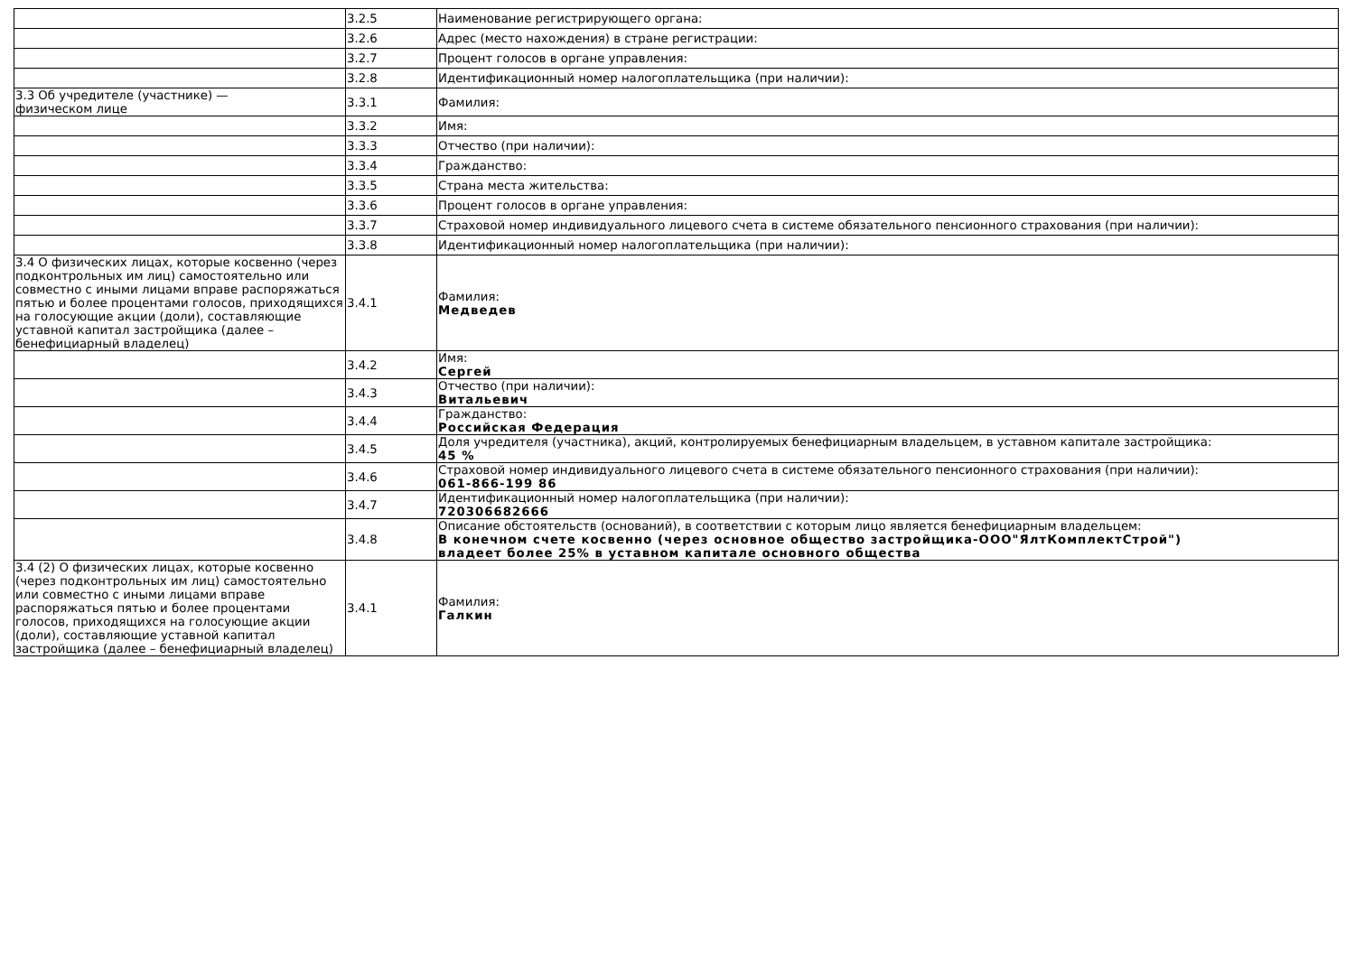| | 3.2.5 | Наименование регистрирующего органа: |
| | 3.2.6 | Адрес (место нахождения) в стране регистрации: |
| | 3.2.7 | Процент голосов в органе управления: |
| | 3.2.8 | Идентификационный номер налогоплательщика (при наличии): |
| 3.3 Об учредителе (участнике) — физическом лице | 3.3.1 | Фамилия: |
| | 3.3.2 | Имя: |
| | 3.3.3 | Отчество (при наличии): |
| | 3.3.4 | Гражданство: |
| | 3.3.5 | Страна места жительства: |
| | 3.3.6 | Процент голосов в органе управления: |
| | 3.3.7 | Страховой номер индивидуального лицевого счета в системе обязательного пенсионного страхования (при наличии): |
| | 3.3.8 | Идентификационный номер налогоплательщика (при наличии): |
| 3.4 О физических лицах, которые косвенно (через подконтрольных им лиц) самостоятельно или совместно с иными лицами вправе распоряжаться пятью и более процентами голосов, приходящихся на голосующие акции (доли), составляющие уставной капитал застройщика (далее – бенефициарный владелец) | 3.4.1 | Фамилия: Медведев |
| | 3.4.2 | Имя: Сергей |
| | 3.4.3 | Отчество (при наличии): Витальевич |
| | 3.4.4 | Гражданство: Российская Федерация |
| | 3.4.5 | Доля учредителя (участника), акций, контролируемых бенефициарным владельцем, в уставном капитале застройщика: 45 % |
| | 3.4.6 | Страховой номер индивидуального лицевого счета в системе обязательного пенсионного страхования (при наличии): 061-866-199 86 |
| | 3.4.7 | Идентификационный номер налогоплательщика (при наличии): 720306682666 |
| | 3.4.8 | Описание обстоятельств (оснований), в соответствии с которым лицо является бенефициарным владельцем: В конечном счете косвенно (через основное общество застройщика-ООО"ЯлтКомплектСтрой") владеет более 25% в уставном капитале основного общества |
| 3.4 (2) О физических лицах, которые косвенно (через подконтрольных им лиц) самостоятельно или совместно с иными лицами вправе распоряжаться пятью и более процентами голосов, приходящихся на голосующие акции (доли), составляющие уставной капитал застройщика (далее – бенефициарный владелец) | 3.4.1 | Фамилия: Галкин |